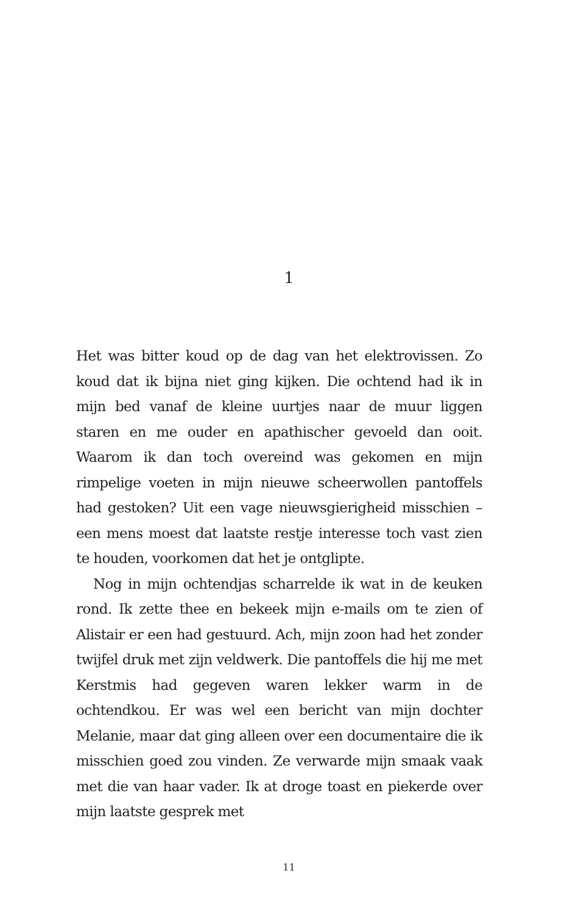1
Het was bitter koud op de dag van het elektrovissen. Zo koud dat ik bijna niet ging kijken. Die ochtend had ik in mijn bed vanaf de kleine uurtjes naar de muur liggen staren en me ouder en apathischer gevoeld dan ooit. Waarom ik dan toch overeind was gekomen en mijn rimpelige voeten in mijn nieuwe scheerwollen pantoffels had gestoken? Uit een vage nieuwsgierigheid misschien – een mens moest dat laatste restje interesse toch vast zien te houden, voorkomen dat het je ontglipte.
Nog in mijn ochtendjas scharrelde ik wat in de keuken rond. Ik zette thee en bekeek mijn e-mails om te zien of Alistair er een had gestuurd. Ach, mijn zoon had het zonder twijfel druk met zijn veldwerk. Die pantoffels die hij me met Kerstmis had gegeven waren lekker warm in de ochtendkou. Er was wel een bericht van mijn dochter Melanie, maar dat ging alleen over een documentaire die ik misschien goed zou vinden. Ze verwarde mijn smaak vaak met die van haar vader. Ik at droge toast en piekerde over mijn laatste gesprek met
11